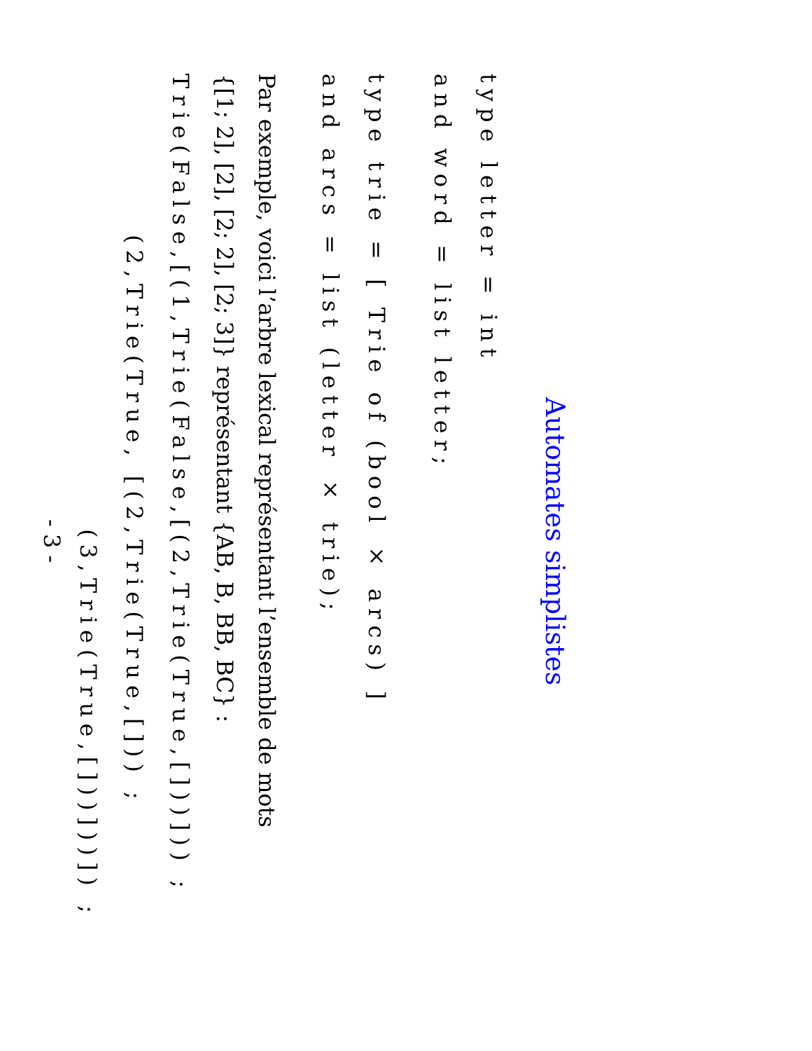Automates simplistes
type letter = int
and word = list letter;
type trie = [ Trie of (bool × arcs) ]
and arcs = list (letter × trie);
Par exemple, voici l’arbre lexical représentant l’ensemble de mots
{[1; 2], [2], [2; 2], [2; 3]} représentant {AB, B, BB, BC} :
Trie(False,[(1,Trie(False,[(2,Trie(True,[]))])) ;
(2,Trie(True, [(2,Trie(True,[])) ;
(3,Trie(True,[]))]))]) ;
- 3 -